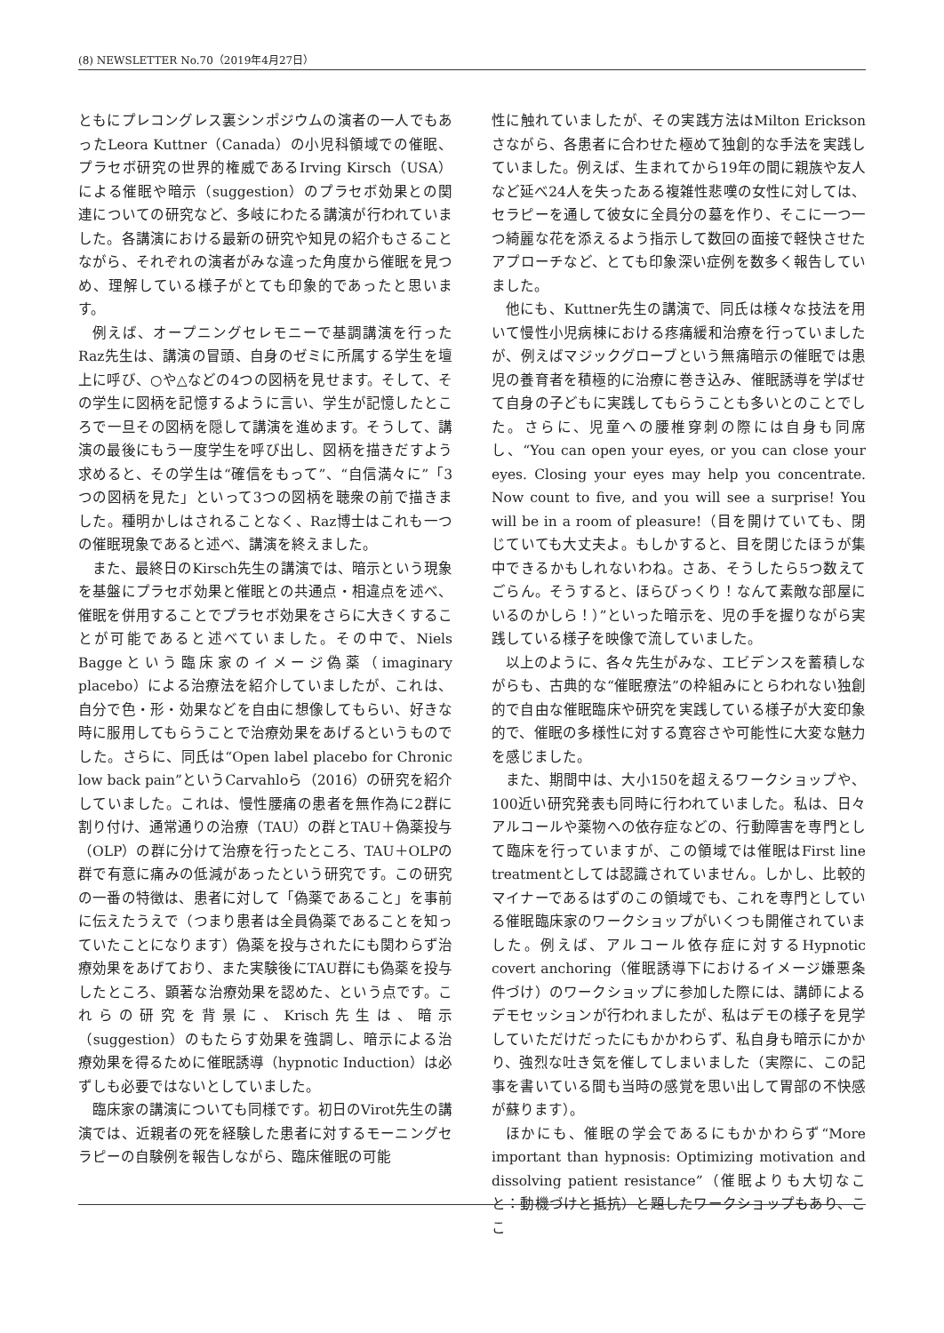(8) NEWSLETTER No.70（2019年4月27日）
ともにプレコングレス裏シンポジウムの演者の一人でもあったLeora Kuttner（Canada）の小児科領域での催眠、プラセボ研究の世界的権威であるIrving Kirsch（USA）による催眠や暗示（suggestion）のプラセボ効果との関連についての研究など、多岐にわたる講演が行われていました。各講演における最新の研究や知見の紹介もさることながら、それぞれの演者がみな違った角度から催眠を見つめ、理解している様子がとても印象的であったと思います。
例えば、オープニングセレモニーで基調講演を行ったRaz先生は、講演の冒頭、自身のゼミに所属する学生を壇上に呼び、○や△などの4つの図柄を見せます。そして、その学生に図柄を記憶するように言い、学生が記憶したところで一旦その図柄を隠して講演を進めます。そうして、講演の最後にもう一度学生を呼び出し、図柄を描きだすよう求めると、その学生は“確信をもって”、“自信満々に”「3つの図柄を見た」といって3つの図柄を聴衆の前で描きました。種明かしはされることなく、Raz博士はこれも一つの催眠現象であると述べ、講演を終えました。
また、最終日のKirsch先生の講演では、暗示という現象を基盤にプラセボ効果と催眠との共通点・相違点を述べ、催眠を併用することでプラセボ効果をさらに大きくすることが可能であると述べていました。その中で、Niels Baggeという臨床家のイメージ偽薬（imaginary placebo）による治療法を紹介していましたが、これは、自分で色・形・効果などを自由に想像してもらい、好きな時に服用してもらうことで治療効果をあげるというものでした。さらに、同氏は“Open label placebo for Chronic low back pain”というCarvahloら（2016）の研究を紹介していました。これは、慢性腰痛の患者を無作為に2群に割り付け、通常通りの治療（TAU）の群とTAU＋偽薬投与（OLP）の群に分けて治療を行ったところ、TAU＋OLPの群で有意に痛みの低減があったという研究です。この研究の一番の特徴は、患者に対して「偽薬であること」を事前に伝えたうえで（つまり患者は全員偽薬であることを知っていたことになります）偽薬を投与されたにも関わらず治療効果をあげており、また実験後にTAU群にも偽薬を投与したところ、顕著な治療効果を認めた、という点です。これらの研究を背景に、Krisch先生は、暗示（suggestion）のもたらす効果を強調し、暗示による治療効果を得るために催眠誘導（hypnotic Induction）は必ずしも必要ではないとしていました。
臨床家の講演についても同様です。初日のVirot先生の講演では、近親者の死を経験した患者に対するモーニングセラピーの自験例を報告しながら、臨床催眠の可能
性に触れていましたが、その実践方法はMilton Ericksonさながら、各患者に合わせた極めて独創的な手法を実践していました。例えば、生まれてから19年の間に親族や友人など延べ24人を失ったある複雑性悲嘆の女性に対しては、セラピーを通して彼女に全員分の墓を作り、そこに一つ一つ綺麗な花を添えるよう指示して数回の面接で軽快させたアプローチなど、とても印象深い症例を数多く報告していました。
他にも、Kuttner先生の講演で、同氏は様々な技法を用いて慢性小児病棟における疼痛緩和治療を行っていましたが、例えばマジックグローブという無痛暗示の催眠では患児の養育者を積極的に治療に巻き込み、催眠誘導を学ばせて自身の子どもに実践してもらうことも多いとのことでした。さらに、児童への腰椎穿刺の際には自身も同席し、“You can open your eyes, or you can close your eyes. Closing your eyes may help you concentrate. Now count to five, and you will see a surprise! You will be in a room of pleasure!（目を開けていても、閉じていても大丈夫よ。もしかすると、目を閉じたほうが集中できるかもしれないわね。さあ、そうしたら5つ数えてごらん。そうすると、ほらびっくり！なんて素敵な部屋にいるのかしら！）”といった暗示を、児の手を握りながら実践している様子を映像で流していました。
以上のように、各々先生がみな、エビデンスを蓄積しながらも、古典的な“催眠療法”の枠組みにとらわれない独創的で自由な催眠臨床や研究を実践している様子が大変印象的で、催眠の多様性に対する寛容さや可能性に大変な魅力を感じました。
また、期間中は、大小150を超えるワークショップや、100近い研究発表も同時に行われていました。私は、日々アルコールや薬物への依存症などの、行動障害を専門として臨床を行っていますが、この領域では催眠はFirst line treatmentとしては認識されていません。しかし、比較的マイナーであるはずのこの領域でも、これを専門としている催眠臨床家のワークショップがいくつも開催されていました。例えば、アルコール依存症に対するHypnotic covert anchoring（催眠誘導下におけるイメージ嫌悪条件づけ）のワークショップに参加した際には、講師によるデモセッションが行われましたが、私はデモの様子を見学していただけだったにもかかわらず、私自身も暗示にかかり、強烈な吐き気を催してしまいました（実際に、この記事を書いている間も当時の感覚を思い出して胃部の不快感が蘇ります）。
ほかにも、催眠の学会であるにもかかわらず“More important than hypnosis: Optimizing motivation and dissolving patient resistance”（催眠よりも大切なこと：動機づけと抵抗）と題したワークショップもあり、ここ